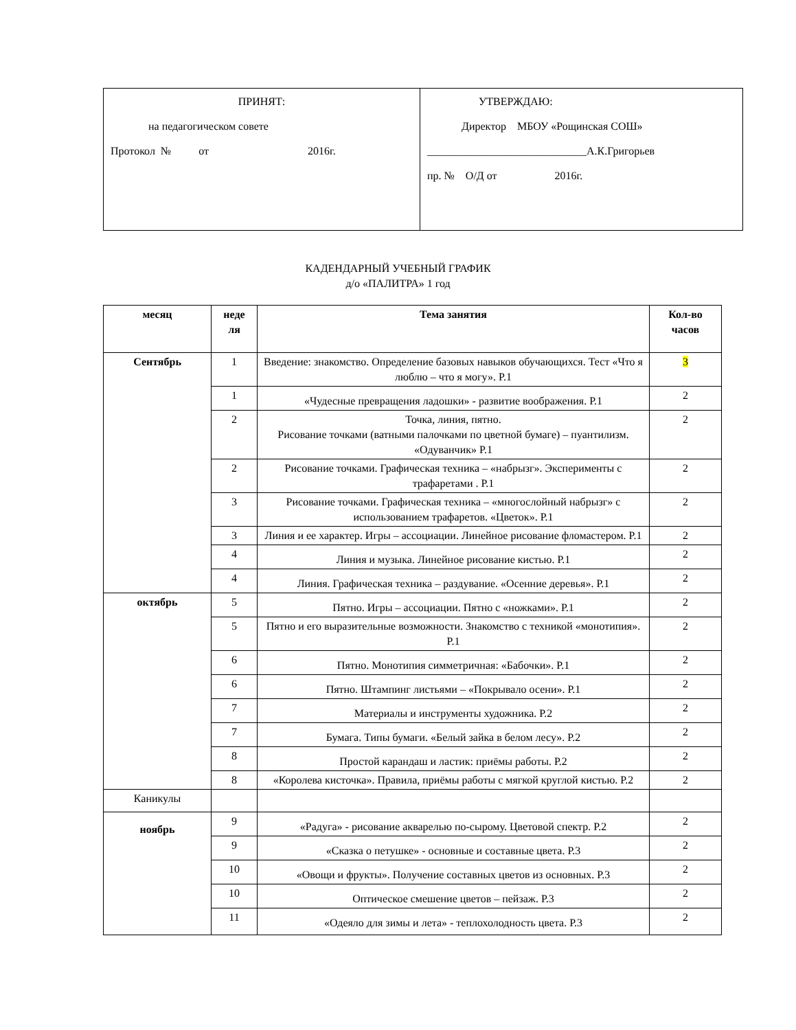| ПРИНЯТ: на педагогическом совете Протокол № от 2016г. | УТВЕРЖДАЮ: Директор МБОУ «Рощинская СОШ» _____________________________А.К.Григорьев пр. № О/Д от 2016г. |
КАДЕНДАРНЫЙ УЧЕБНЫЙ ГРАФИК
д/о «ПАЛИТРА» 1 год
| месяц | неде ля | Тема занятия | Кол-во часов |
| --- | --- | --- | --- |
| Сентябрь | 1 | Введение: знакомство. Определение базовых навыков обучающихся. Тест «Что я люблю – что я могу». Р.1 | 3 |
| | 1 | «Чудесные превращения ладошки» - развитие воображения. Р.1 | 2 |
| | 2 | Точка, линия, пятно. Рисование точками (ватными палочками по цветной бумаге) – пуантилизм. «Одуванчик» Р.1 | 2 |
| | 2 | Рисование точками. Графическая техника – «набрызг». Эксперименты с трафаретами . Р.1 | 2 |
| | 3 | Рисование точками. Графическая техника – «многослойный набрызг» с использованием трафаретов. «Цветок». Р.1 | 2 |
| | 3 | Линия и ее характер. Игры – ассоциации. Линейное рисование фломастером. Р.1 | 2 |
| | 4 | Линия и музыка. Линейное рисование кистью. Р.1 | 2 |
| | 4 | Линия. Графическая техника – раздувание. «Осенние деревья». Р.1 | 2 |
| октябрь | 5 | Пятно. Игры – ассоциации. Пятно с «ножками». Р.1 | 2 |
| | 5 | Пятно и его выразительные возможности. Знакомство с техникой «монотипия». Р.1 | 2 |
| | 6 | Пятно. Монотипия симметричная: «Бабочки». Р.1 | 2 |
| | 6 | Пятно. Штампинг листьями – «Покрывало осени». Р.1 | 2 |
| | 7 | Материалы и инструменты художника. Р.2 | 2 |
| | 7 | Бумага. Типы бумаги. «Белый зайка в белом лесу». Р.2 | 2 |
| | 8 | Простой карандаш и ластик: приёмы работы. Р.2 | 2 |
| | 8 | «Королева кисточка». Правила, приёмы работы с мягкой круглой кистью. Р.2 | 2 |
| Каникулы | | | |
| ноябрь | 9 | «Радуга» - рисование акварелью по-сырому. Цветовой спектр. Р.2 | 2 |
| | 9 | «Сказка о петушке» - основные и составные цвета. Р.3 | 2 |
| | 10 | «Овощи и фрукты». Получение составных цветов из основных. Р.3 | 2 |
| | 10 | Оптическое смешение цветов – пейзаж. Р.3 | 2 |
| | 11 | «Одеяло для зимы и лета» - теплохолодность цвета. Р.3 | 2 |